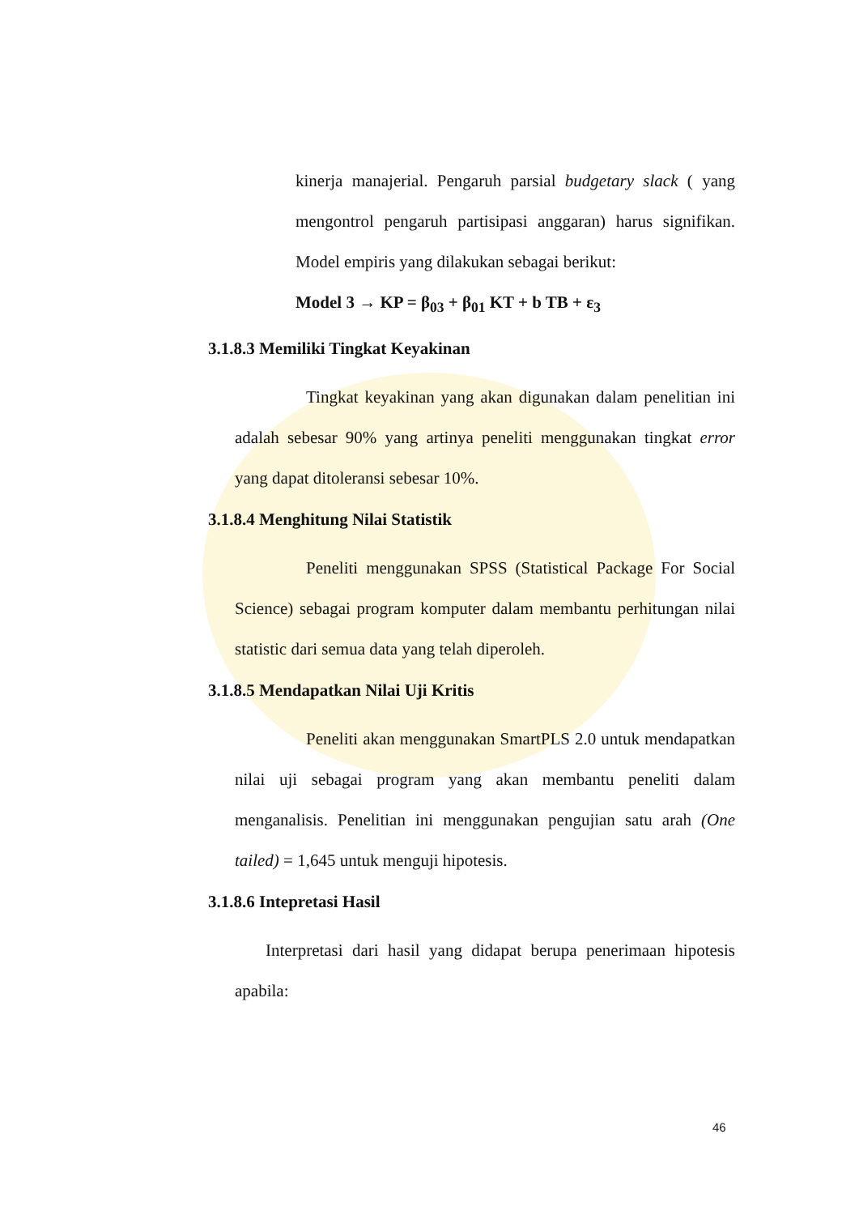kinerja manajerial. Pengaruh parsial budgetary slack ( yang mengontrol pengaruh partisipasi anggaran) harus signifikan. Model empiris yang dilakukan sebagai berikut:
Model 3 → KP = β<sub>03</sub> + β<sub>01</sub> KT + b TB + ε<sub>3</sub>
3.1.8.3 Memiliki Tingkat Keyakinan
Tingkat keyakinan yang akan digunakan dalam penelitian ini adalah sebesar 90% yang artinya peneliti menggunakan tingkat error yang dapat ditoleransi sebesar 10%.
3.1.8.4 Menghitung Nilai Statistik
Peneliti menggunakan SPSS (Statistical Package For Social Science) sebagai program komputer dalam membantu perhitungan nilai statistic dari semua data yang telah diperoleh.
3.1.8.5 Mendapatkan Nilai Uji Kritis
Peneliti akan menggunakan SmartPLS 2.0 untuk mendapatkan nilai uji sebagai program yang akan membantu peneliti dalam menganalisis. Penelitian ini menggunakan pengujian satu arah (One tailed) = 1,645 untuk menguji hipotesis.
3.1.8.6 Intepretasi Hasil
Interpretasi dari hasil yang didapat berupa penerimaan hipotesis apabila:
46